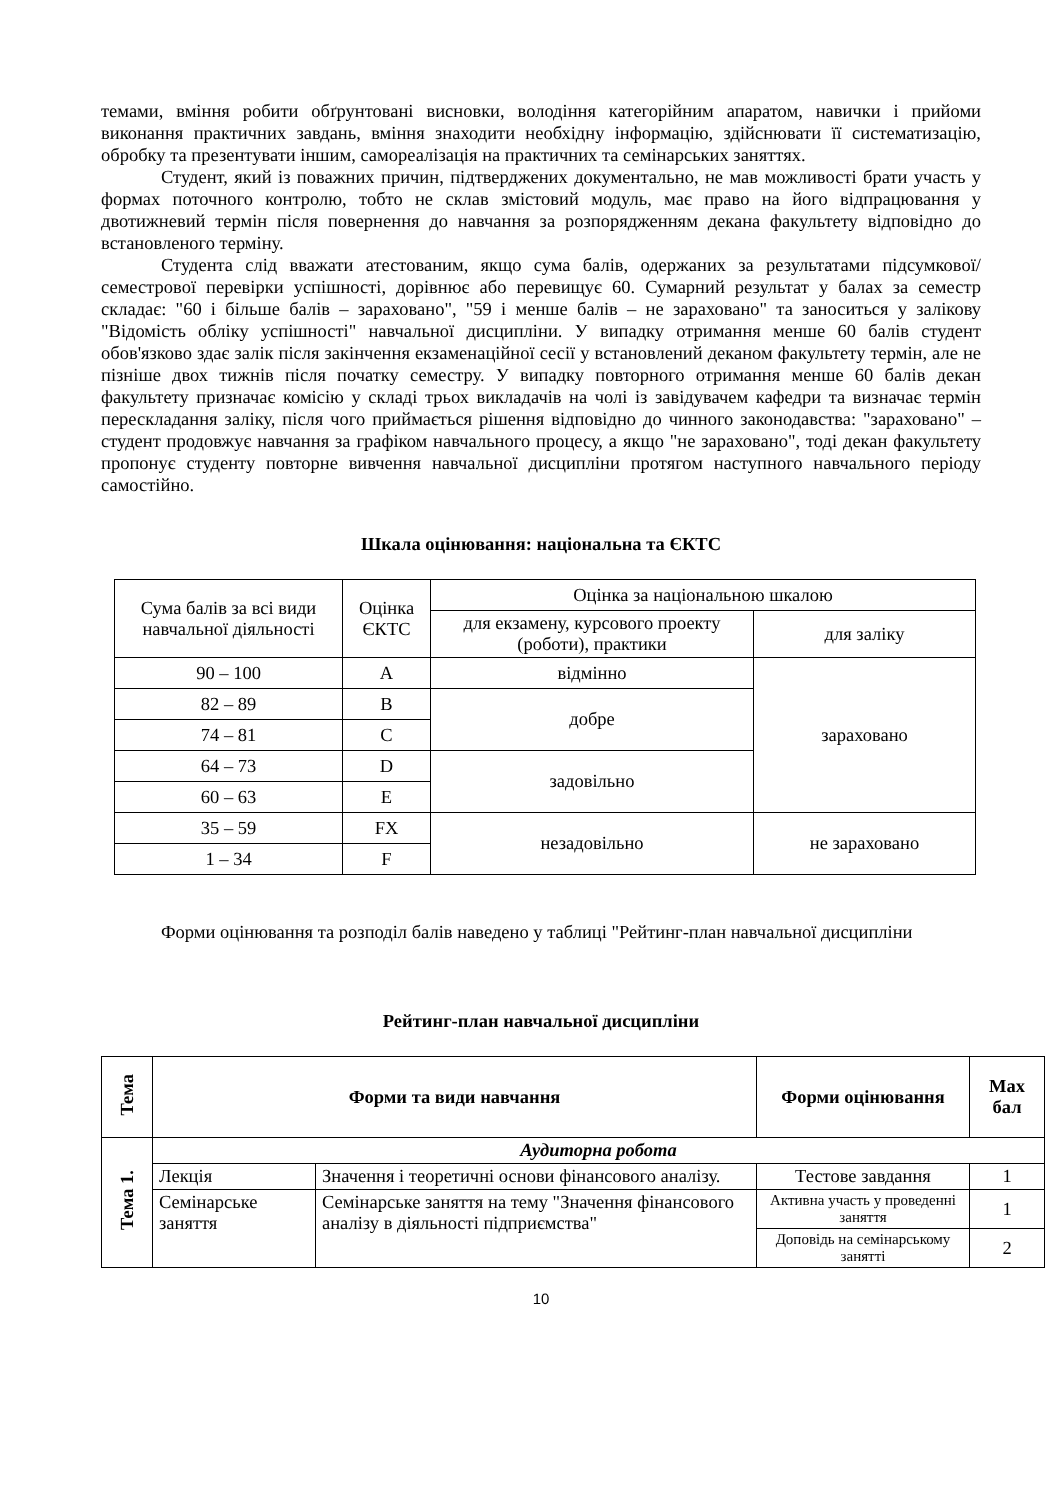темами, вміння робити обґрунтовані висновки, володіння категорійним апаратом, навички і прийоми виконання практичних завдань, вміння знаходити необхідну інформацію, здійснювати її систематизацію, обробку та презентувати іншим, самореалізація на практичних та семінарських заняттях.
Студент, який із поважних причин, підтверджених документально, не мав можливості брати участь у формах поточного контролю, тобто не склав змістовий модуль, має право на його відпрацювання у двотижневий термін після повернення до навчання за розпорядженням декана факультету відповідно до встановленого терміну.
Студента слід вважати атестованим, якщо сума балів, одержаних за результатами підсумкової/семестрової перевірки успішності, дорівнює або перевищує 60. Сумарний результат у балах за семестр складає: "60 і більше балів – зараховано", "59 і менше балів – не зараховано" та заноситься у залікову "Відомість обліку успішності" навчальної дисципліни. У випадку отримання менше 60 балів студент обов'язково здає залік після закінчення екзаменаційної сесії у встановлений деканом факультету термін, але не пізніше двох тижнів після початку семестру. У випадку повторного отримання менше 60 балів декан факультету призначає комісію у складі трьох викладачів на чолі із завідувачем кафедри та визначає термін перескладання заліку, після чого приймається рішення відповідно до чинного законодавства: "зараховано" – студент продовжує навчання за графіком навчального процесу, а якщо "не зараховано", тоді декан факультету пропонує студенту повторне вивчення навчальної дисципліни протягом наступного навчального періоду самостійно.
Шкала оцінювання: національна та ЄКТС
| Сума балів за всі види навчальної діяльності | Оцінка ЄКТС | Оцінка за національною шкалою | |
| | | для екзамену, курсового проекту (роботи), практики | для заліку |
| 90 – 100 | A | відмінно | зараховано |
| 82 – 89 | B | добре | |
| 74 – 81 | C | | |
| 64 – 73 | D | задовільно | |
| 60 – 63 | E | | |
| 35 – 59 | FX | незадовільно | не зараховано |
| 1 – 34 | F | | |
Форми оцінювання та розподіл балів наведено у таблиці "Рейтинг-план навчальної дисципліни
Рейтинг-план навчальної дисципліни
| Тема | Форми та види навчання | | Форми оцінювання | Max бал |
| --- | --- | --- | --- | --- |
| Тема 1. | Аудиторна робота | | | |
| | Лекція | Значення і теоретичні основи фінансового аналізу. | Тестове завдання | 1 |
| | Семінарське заняття | Семінарське заняття на тему "Значення фінансового аналізу в діяльності підприємства" | Активна участь у проведенні заняття | 1 |
| | | | Доповідь на семінарському занятті | 2 |
10